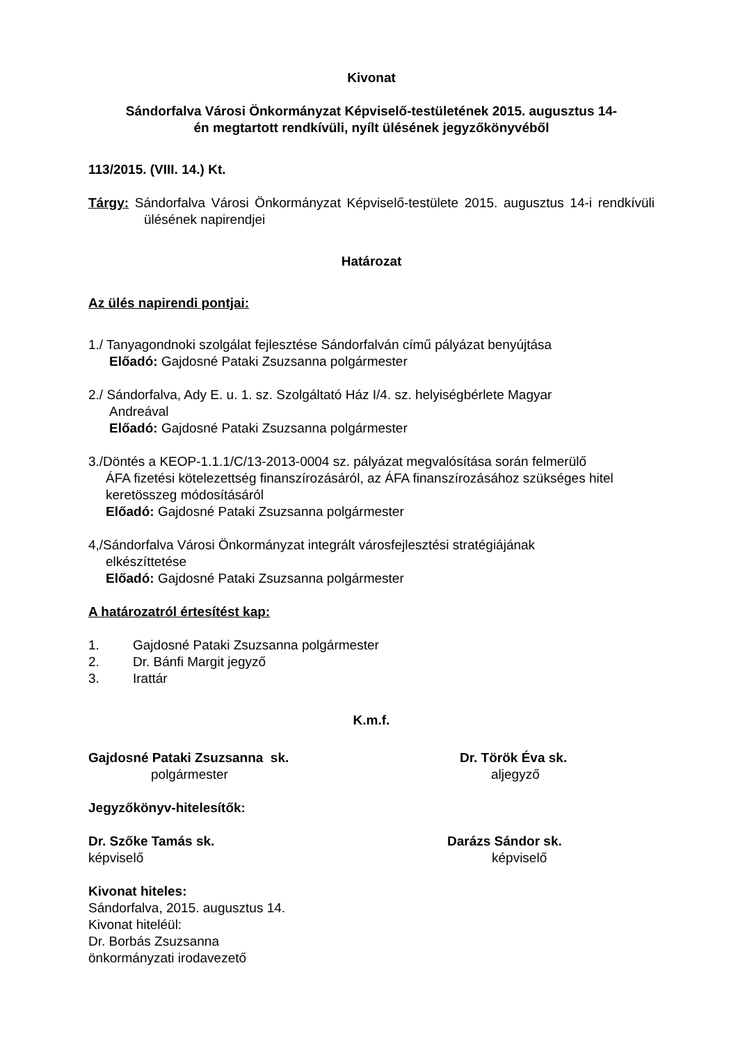Kivonat
Sándorfalva Városi Önkormányzat Képviselő-testületének 2015. augusztus 14-
én megtartott rendkívüli, nyílt ülésének jegyzőkönyvéből
113/2015. (VIII. 14.) Kt.
Tárgy: Sándorfalva Városi Önkormányzat Képviselő-testülete 2015. augusztus 14-i rendkívüli ülésének napirendjei
Határozat
Az ülés napirendi pontjai:
1./ Tanyagondnoki szolgálat fejlesztése Sándorfalván című pályázat benyújtása
Előadó: Gajdosné Pataki Zsuzsanna polgármester
2./ Sándorfalva, Ady E. u. 1. sz. Szolgáltató Ház I/4. sz. helyiségbérlete Magyar
Andreával
Előadó: Gajdosné Pataki Zsuzsanna polgármester
3./Döntés a KEOP-1.1.1/C/13-2013-0004 sz. pályázat megvalósítása során felmerülő
ÁFA fizetési kötelezettség finanszírozásáról, az ÁFA finanszírozásához szükséges hitel keretösszeg módosításáról
Előadó: Gajdosné Pataki Zsuzsanna polgármester
4,/Sándorfalva Városi Önkormányzat integrált városfejlesztési stratégiájának
elkészíttetése
Előadó: Gajdosné Pataki Zsuzsanna polgármester
A határozatról értesítést kap:
1. Gajdosné Pataki Zsuzsanna polgármester
2. Dr. Bánfi Margit jegyző
3. Irattár
K.m.f.
Gajdosné Pataki Zsuzsanna sk.
polgármester
Dr. Török Éva sk.
aljegyző
Jegyzőkönyv-hitelesítők:
Dr. Szőke Tamás sk.
képviselő
Darázs Sándor sk.
képviselő
Kivonat hiteles:
Sándorfalva, 2015. augusztus 14.
Kivonat hiteléül:
Dr. Borbás Zsuzsanna
önkormányzati irodavezető